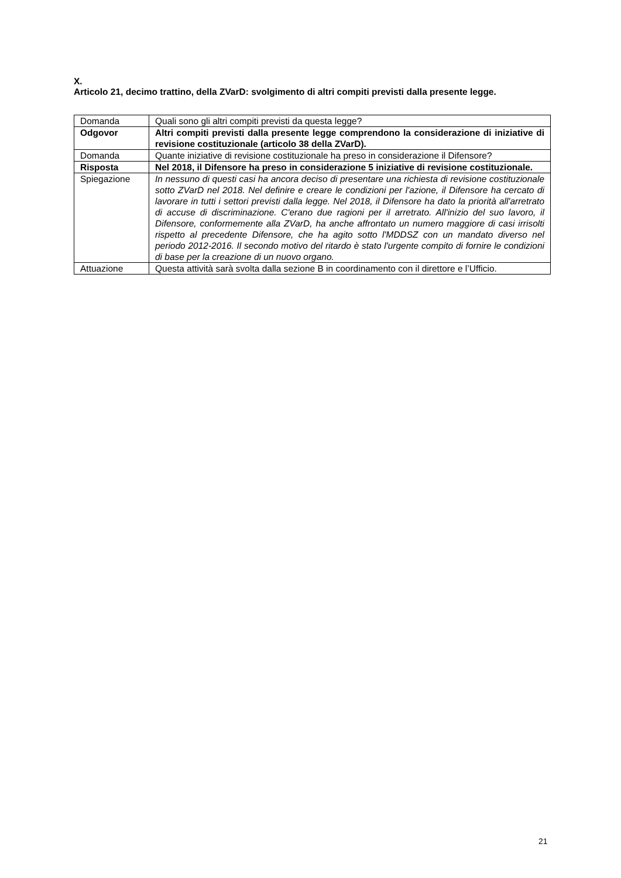X.
Articolo 21, decimo trattino, della ZVarD: svolgimento di altri compiti previsti dalla presente legge.
| Domanda | Quali sono gli altri compiti previsti da questa legge? |
| Odgovor | Altri compiti previsti dalla presente legge comprendono la considerazione di iniziative di revisione costituzionale (articolo 38 della ZVarD). |
| Domanda | Quante iniziative di revisione costituzionale ha preso in considerazione il Difensore? |
| Risposta | Nel 2018, il Difensore ha preso in considerazione 5 iniziative di revisione costituzionale. |
| Spiegazione | In nessuno di questi casi ha ancora deciso di presentare una richiesta di revisione costituzionale sotto ZVarD nel 2018. Nel definire e creare le condizioni per l'azione, il Difensore ha cercato di lavorare in tutti i settori previsti dalla legge. Nel 2018, il Difensore ha dato la priorità all'arretrato di accuse di discriminazione. C'erano due ragioni per il arretrato. All'inizio del suo lavoro, il Difensore, conformemente alla ZVarD, ha anche affrontato un numero maggiore di casi irrisolti rispetto al precedente Difensore, che ha agito sotto l'MDDSZ con un mandato diverso nel periodo 2012-2016. Il secondo motivo del ritardo è stato l'urgente compito di fornire le condizioni di base per la creazione di un nuovo organo. |
| Attuazione | Questa attività sarà svolta dalla sezione B in coordinamento con il direttore e l’Ufficio. |
21